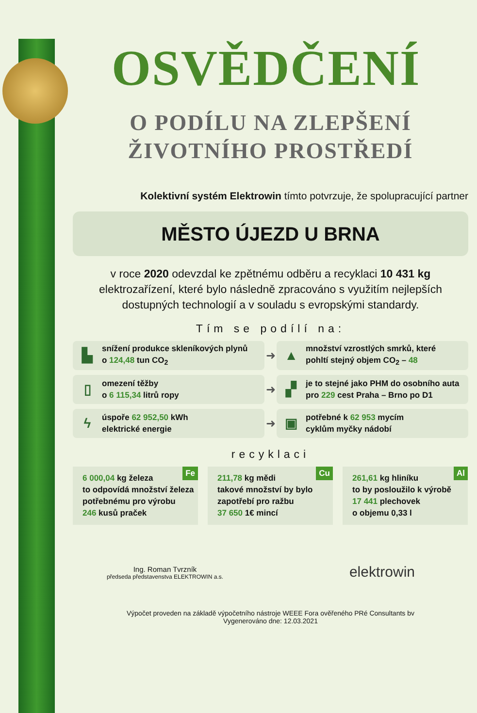OSVĚDČENÍ
O PODÍLU NA ZLEPŠENÍ
ŽIVOTNÍHO PROSTŘEDÍ
Kolektivní systém Elektrowin tímto potvrzuje, že spolupracující partner
MĚSTO ÚJEZD U BRNA
v roce 2020 odevzdal ke zpětnému odběru a recyklaci 10 431 kg
elektrozařízení, které bylo následně zpracováno s využitím nejlepších
dostupných technologií a v souladu s evropskými standardy.
Tím se podílí na:
▙
snížení produkce skleníkových plynů
o 124,48 tun CO<sub>2</sub>
➜
▲
množství vzrostlých smrků, které
pohltí stejný objem CO<sub>2</sub> – 48
▯
omezení těžby
o 6 115,34 litrů ropy
➜
▞
je to stejné jako PHM do osobního auta
pro 229 cest Praha – Brno po D1
ϟ
úspoře 62 952,50 kWh
elektrické energie
➜
▣
potřebné k 62 953 mycím
cyklům myčky nádobí
recyklaci
Fe
6 000,04 kg železa
to odpovídá množství železa
potřebnému pro výrobu
246 kusů praček
Cu
211,78 kg mědi
takové množství by bylo
zapotřebí pro ražbu
37 650 1€ mincí
Al
261,61 kg hliníku
to by posloužilo k výrobě
17 441 plechovek
o objemu 0,33 l
Ing. Roman Tvrzník
předseda představenstva ELEKTROWIN a.s.
elektrowin
Výpočet proveden na základě výpočetního nástroje WEEE Fora ověřeného PRé Consultants bv
Vygenerováno dne: 12.03.2021